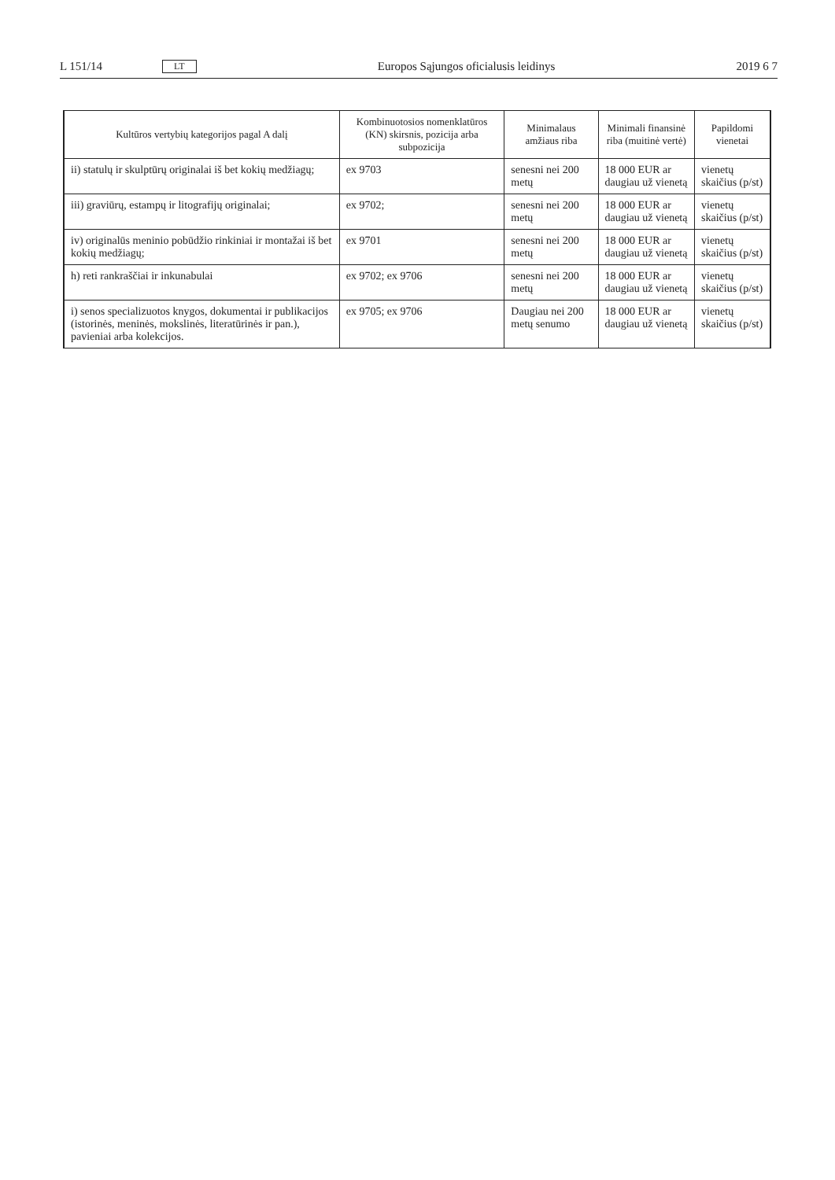L 151/14 LT Europos Sąjungos oficialusis leidinys 2019 6 7
| Kultūros vertybių kategorijos pagal A dalį | Kombinuotosios nomenklatūros (KN) skirsnis, pozicija arba subpozicija | Minimalaus amžiaus riba | Minimali finansinė riba (muitinė vertė) | Papildomi vienetai |
| --- | --- | --- | --- | --- |
| ii) statulų ir skulptūrų originalai iš bet kokių medžiagų; | ex 9703 | senesni nei 200 metų | 18 000 EUR ar daugiau už vienetą | vienetų skaičius (p/st) |
| iii) graviūrų, estampų ir litografijų originalai; | ex 9702; | senesni nei 200 metų | 18 000 EUR ar daugiau už vienetą | vienetų skaičius (p/st) |
| iv) originalūs meninio pobūdžio rinkiniai ir montažai iš bet kokių medžiagų; | ex 9701 | senesni nei 200 metų | 18 000 EUR ar daugiau už vienetą | vienetų skaičius (p/st) |
| h) reti rankraščiai ir inkunabulai | ex 9702; ex 9706 | senesni nei 200 metų | 18 000 EUR ar daugiau už vienetą | vienetų skaičius (p/st) |
| i) senos specializuotos knygos, dokumentai ir publikacijos (istorinės, meninės, mokslinės, literatūrinės ir pan.), pavieniai arba kolekcijos. | ex 9705; ex 9706 | Daugiau nei 200 metų senumo | 18 000 EUR ar daugiau už vienetą | vienetų skaičius (p/st) |